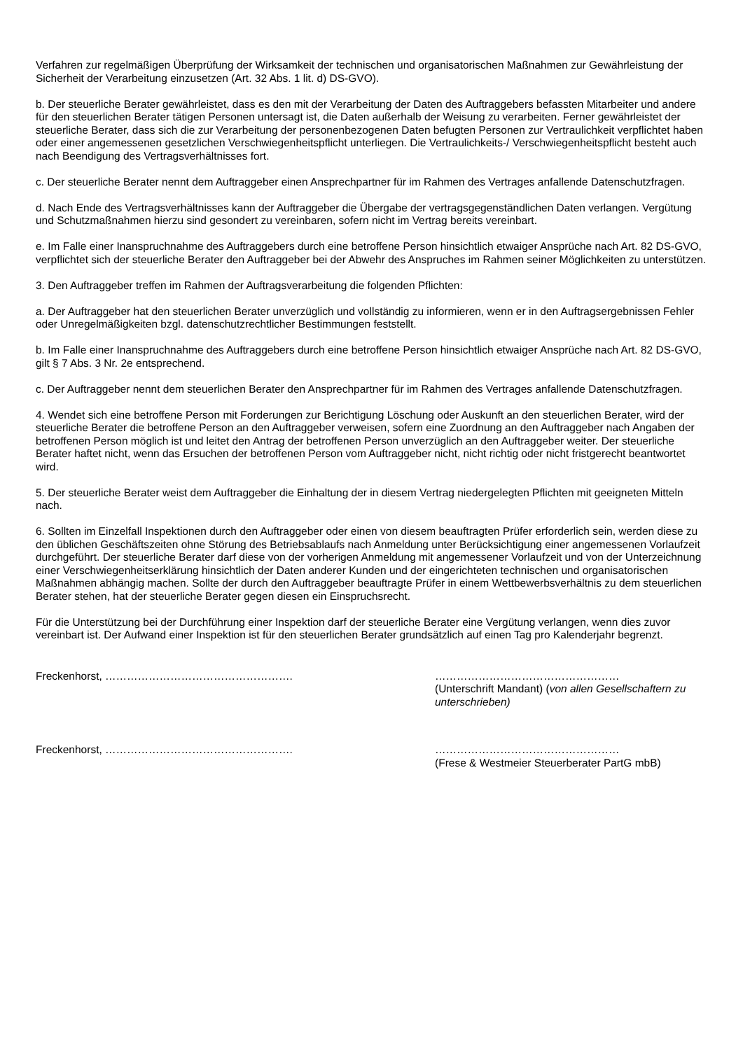Verfahren zur regelmäßigen Überprüfung der Wirksamkeit der technischen und organisatorischen Maßnahmen zur Gewährleistung der Sicherheit der Verarbeitung einzusetzen (Art. 32 Abs. 1 lit. d) DS-GVO).
b. Der steuerliche Berater gewährleistet, dass es den mit der Verarbeitung der Daten des Auftraggebers befassten Mitarbeiter und andere für den steuerlichen Berater tätigen Personen untersagt ist, die Daten außerhalb der Weisung zu verarbeiten. Ferner gewährleistet der steuerliche Berater, dass sich die zur Verarbeitung der personenbezogenen Daten befugten Personen zur Vertraulichkeit verpflichtet haben oder einer angemessenen gesetzlichen Verschwiegenheitspflicht unterliegen. Die Vertraulichkeits-/ Verschwiegenheitspflicht besteht auch nach Beendigung des Vertragsverhältnisses fort.
c. Der steuerliche Berater nennt dem Auftraggeber einen Ansprechpartner für im Rahmen des Vertrages anfallende Datenschutzfragen.
d. Nach Ende des Vertragsverhältnisses kann der Auftraggeber die Übergabe der vertragsgegenständlichen Daten verlangen. Vergütung und Schutzmaßnahmen hierzu sind gesondert zu vereinbaren, sofern nicht im Vertrag bereits vereinbart.
e. Im Falle einer Inanspruchnahme des Auftraggebers durch eine betroffene Person hinsichtlich etwaiger Ansprüche nach Art. 82 DS-GVO, verpflichtet sich der steuerliche Berater den Auftraggeber bei der Abwehr des Anspruches im Rahmen seiner Möglichkeiten zu unterstützen.
3. Den Auftraggeber treffen im Rahmen der Auftragsverarbeitung die folgenden Pflichten:
a. Der Auftraggeber hat den steuerlichen Berater unverzüglich und vollständig zu informieren, wenn er in den Auftragsergebnissen Fehler oder Unregelmäßigkeiten bzgl. datenschutzrechtlicher Bestimmungen feststellt.
b. Im Falle einer Inanspruchnahme des Auftraggebers durch eine betroffene Person hinsichtlich etwaiger Ansprüche nach Art. 82 DS-GVO, gilt § 7 Abs. 3 Nr. 2e entsprechend.
c. Der Auftraggeber nennt dem steuerlichen Berater den Ansprechpartner für im Rahmen des Vertrages anfallende Datenschutzfragen.
4. Wendet sich eine betroffene Person mit Forderungen zur Berichtigung Löschung oder Auskunft an den steuerlichen Berater, wird der steuerliche Berater die betroffene Person an den Auftraggeber verweisen, sofern eine Zuordnung an den Auftraggeber nach Angaben der betroffenen Person möglich ist und leitet den Antrag der betroffenen Person unverzüglich an den Auftraggeber weiter. Der steuerliche Berater haftet nicht, wenn das Ersuchen der betroffenen Person vom Auftraggeber nicht, nicht richtig oder nicht fristgerecht beantwortet wird.
5. Der steuerliche Berater weist dem Auftraggeber die Einhaltung der in diesem Vertrag niedergelegten Pflichten mit geeigneten Mitteln nach.
6. Sollten im Einzelfall Inspektionen durch den Auftraggeber oder einen von diesem beauftragten Prüfer erforderlich sein, werden diese zu den üblichen Geschäftszeiten ohne Störung des Betriebsablaufs nach Anmeldung unter Berücksichtigung einer angemessenen Vorlaufzeit durchgeführt. Der steuerliche Berater darf diese von der vorherigen Anmeldung mit angemessener Vorlaufzeit und von der Unterzeichnung einer Verschwiegenheitserklärung hinsichtlich der Daten anderer Kunden und der eingerichteten technischen und organisatorischen Maßnahmen abhängig machen. Sollte der durch den Auftraggeber beauftragte Prüfer in einem Wettbewerbsverhältnis zu dem steuerlichen Berater stehen, hat der steuerliche Berater gegen diesen ein Einspruchsrecht.
Für die Unterstützung bei der Durchführung einer Inspektion darf der steuerliche Berater eine Vergütung verlangen, wenn dies zuvor vereinbart ist. Der Aufwand einer Inspektion ist für den steuerlichen Berater grundsätzlich auf einen Tag pro Kalenderjahr begrenzt.
Freckenhorst, ……………………………………………. ……………………………………………
(Unterschrift Mandant) (von allen Gesellschaftern zu unterschrieben)
Freckenhorst, ……………………………………………. ……………………………………………
(Frese & Westmeier Steuerberater PartG mbB)